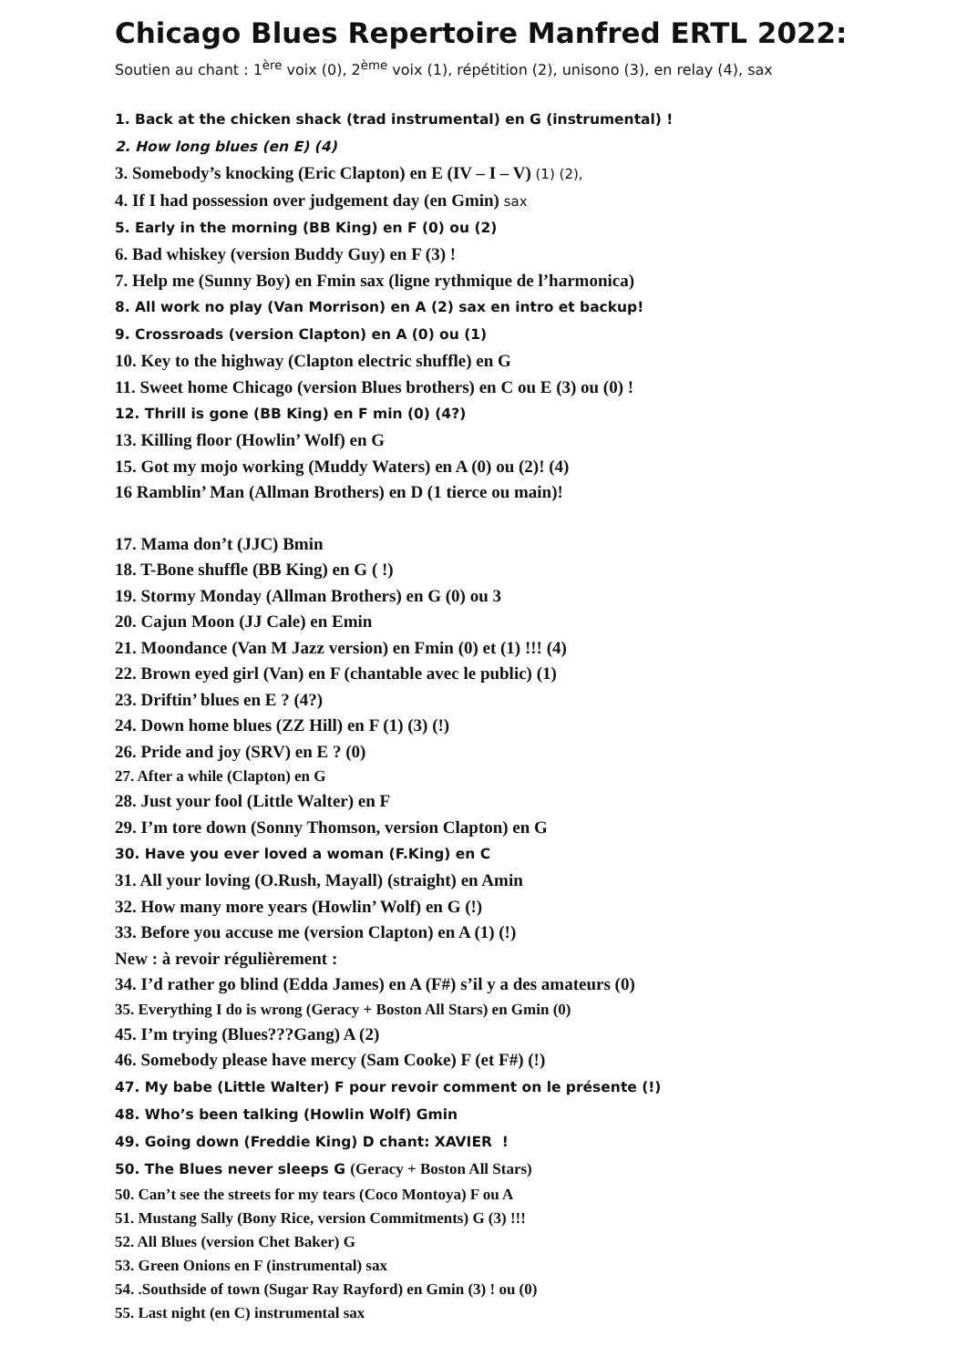Chicago Blues Repertoire Manfred ERTL 2022:
Soutien au chant : 1<sup>ère</sup> voix (0), 2<sup>ème</sup> voix (1), répétition (2), unisono (3), en relay (4), sax
1. Back at the chicken shack (trad instrumental) en G (instrumental) !
2. How long blues (en E) (4)
3. Somebody’s knocking (Eric Clapton) en E (IV – I – V) (1) (2),
4. If I had possession over judgement day (en Gmin) sax
5. Early in the morning (BB King) en F (0) ou (2)
6. Bad whiskey (version Buddy Guy) en F (3) !
7. Help me (Sunny Boy) en Fmin sax (ligne rythmique de l’harmonica)
8. All work no play (Van Morrison) en A (2) sax en intro et backup!
9. Crossroads (version Clapton) en A (0) ou (1)
10. Key to the highway (Clapton electric shuffle) en G
11. Sweet home Chicago (version Blues brothers) en C ou E (3) ou (0) !
12. Thrill is gone (BB King) en F min (0) (4?)
13. Killing floor (Howlin’ Wolf) en G
15. Got my mojo working (Muddy Waters) en A (0) ou (2)! (4)
16 Ramblin’ Man (Allman Brothers) en D (1 tierce ou main)!
17. Mama don’t (JJC) Bmin
18. T-Bone shuffle (BB King) en G ( !)
19. Stormy Monday (Allman Brothers) en G (0) ou 3
20. Cajun Moon (JJ Cale) en Emin
21. Moondance (Van M Jazz version) en Fmin (0) et (1) !!! (4)
22. Brown eyed girl (Van) en F (chantable avec le public) (1)
23. Driftin’ blues en E ? (4?)
24. Down home blues (ZZ Hill) en F (1) (3) (!)
26. Pride and joy (SRV) en E ? (0)
27. After a while (Clapton) en G
28. Just your fool (Little Walter) en F
29. I’m tore down (Sonny Thomson, version Clapton) en G
30. Have you ever loved a woman (F.King) en C
31. All your loving (O.Rush, Mayall) (straight) en Amin
32. How many more years (Howlin’ Wolf) en G (!)
33. Before you accuse me (version Clapton) en A (1) (!)
New : à revoir régulièrement :
34. I’d rather go blind (Edda James) en A (F#) s’il y a des amateurs (0)
35. Everything I do is wrong (Geracy + Boston All Stars) en Gmin (0)
45. I’m trying (Blues???Gang) A (2)
46. Somebody please have mercy (Sam Cooke) F (et F#) (!)
47. My babe (Little Walter) F pour revoir comment on le présente (!)
48. Who’s been talking (Howlin Wolf) Gmin
49. Going down (Freddie King) D chant: XAVIER !
50. The Blues never sleeps G (Geracy + Boston All Stars)
50. Can’t see the streets for my tears (Coco Montoya) F ou A
51. Mustang Sally (Bony Rice, version Commitments) G (3) !!!
52. All Blues (version Chet Baker) G
53. Green Onions en F (instrumental) sax
54. .Southside of town (Sugar Ray Rayford) en Gmin (3) ! ou (0)
55. Last night (en C) instrumental sax